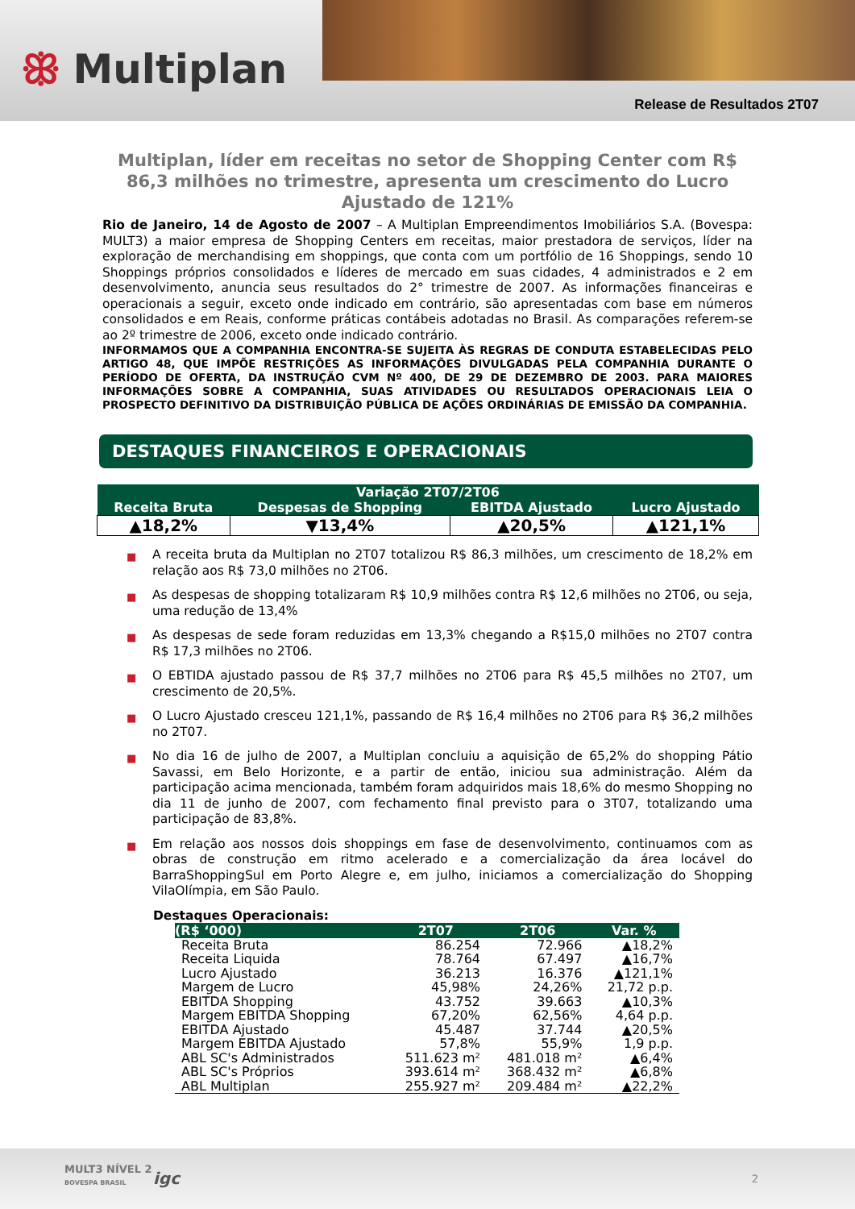ꕥ Multiplan
Release de Resultados 2T07
Multiplan, líder em receitas no setor de Shopping Center com R$ 86,3 milhões no trimestre, apresenta um crescimento do Lucro Ajustado de 121%
Rio de Janeiro, 14 de Agosto de 2007 – A Multiplan Empreendimentos Imobiliários S.A. (Bovespa: MULT3) a maior empresa de Shopping Centers em receitas, maior prestadora de serviços, líder na exploração de merchandising em shoppings, que conta com um portfólio de 16 Shoppings, sendo 10 Shoppings próprios consolidados e líderes de mercado em suas cidades, 4 administrados e 2 em desenvolvimento, anuncia seus resultados do 2° trimestre de 2007. As informações financeiras e operacionais a seguir, exceto onde indicado em contrário, são apresentadas com base em números consolidados e em Reais, conforme práticas contábeis adotadas no Brasil. As comparações referem-se ao 2º trimestre de 2006, exceto onde indicado contrário.
INFORMAMOS QUE A COMPANHIA ENCONTRA-SE SUJEITA ÀS REGRAS DE CONDUTA ESTABELECIDAS PELO ARTIGO 48, QUE IMPÕE RESTRIÇÕES AS INFORMAÇÕES DIVULGADAS PELA COMPANHIA DURANTE O PERÍODO DE OFERTA, DA INSTRUÇÃO CVM Nº 400, DE 29 DE DEZEMBRO DE 2003. PARA MAIORES INFORMAÇÕES SOBRE A COMPANHIA, SUAS ATIVIDADES OU RESULTADOS OPERACIONAIS LEIA O PROSPECTO DEFINITIVO DA DISTRIBUIÇÃO PÚBLICA DE AÇÕES ORDINÁRIAS DE EMISSÃO DA COMPANHIA.
DESTAQUES FINANCEIROS E OPERACIONAIS
| Variação 2T07/2T06 | | | |
| --- | --- | --- | --- |
| Receita Bruta | Despesas de Shopping | EBITDA Ajustado | Lucro Ajustado |
| ▲18,2% | ▼13,4% | ▲20,5% | ▲121,1% |
■ A receita bruta da Multiplan no 2T07 totalizou R$ 86,3 milhões, um crescimento de 18,2% em relação aos R$ 73,0 milhões no 2T06.
■ As despesas de shopping totalizaram R$ 10,9 milhões contra R$ 12,6 milhões no 2T06, ou seja, uma redução de 13,4%
■ As despesas de sede foram reduzidas em 13,3% chegando a R$15,0 milhões no 2T07 contra R$ 17,3 milhões no 2T06.
■ O EBTIDA ajustado passou de R$ 37,7 milhões no 2T06 para R$ 45,5 milhões no 2T07, um crescimento de 20,5%.
■ O Lucro Ajustado cresceu 121,1%, passando de R$ 16,4 milhões no 2T06 para R$ 36,2 milhões no 2T07.
■ No dia 16 de julho de 2007, a Multiplan concluiu a aquisição de 65,2% do shopping Pátio Savassi, em Belo Horizonte, e a partir de então, iniciou sua administração. Além da participação acima mencionada, também foram adquiridos mais 18,6% do mesmo Shopping no dia 11 de junho de 2007, com fechamento final previsto para o 3T07, totalizando uma participação de 83,8%.
■ Em relação aos nossos dois shoppings em fase de desenvolvimento, continuamos com as obras de construção em ritmo acelerado e a comercialização da área locável do BarraShoppingSul em Porto Alegre e, em julho, iniciamos a comercialização do Shopping VilaOlímpia, em São Paulo.
Destaques Operacionais:
| (R$ ‘000) | 2T07 | 2T06 | Var. % |
| --- | --- | --- | --- |
| Receita Bruta | 86.254 | 72.966 | ▲18,2% |
| Receita Liquida | 78.764 | 67.497 | ▲16,7% |
| Lucro Ajustado | 36.213 | 16.376 | ▲121,1% |
| Margem de Lucro | 45,98% | 24,26% | 21,72 p.p. |
| EBITDA Shopping | 43.752 | 39.663 | ▲10,3% |
| Margem EBITDA Shopping | 67,20% | 62,56% | 4,64 p.p. |
| EBITDA Ajustado | 45.487 | 37.744 | ▲20,5% |
| Margem EBITDA Ajustado | 57,8% | 55,9% | 1,9 p.p. |
| ABL SC's Administrados | 511.623 m² | 481.018 m² | ▲6,4% |
| ABL SC's Próprios | 393.614 m² | 368.432 m² | ▲6,8% |
| ABL Multiplan | 255.927 m² | 209.484 m² | ▲22,2% |
MULT3 NÍVEL 2
BOVESPA BRASIL
igc 2